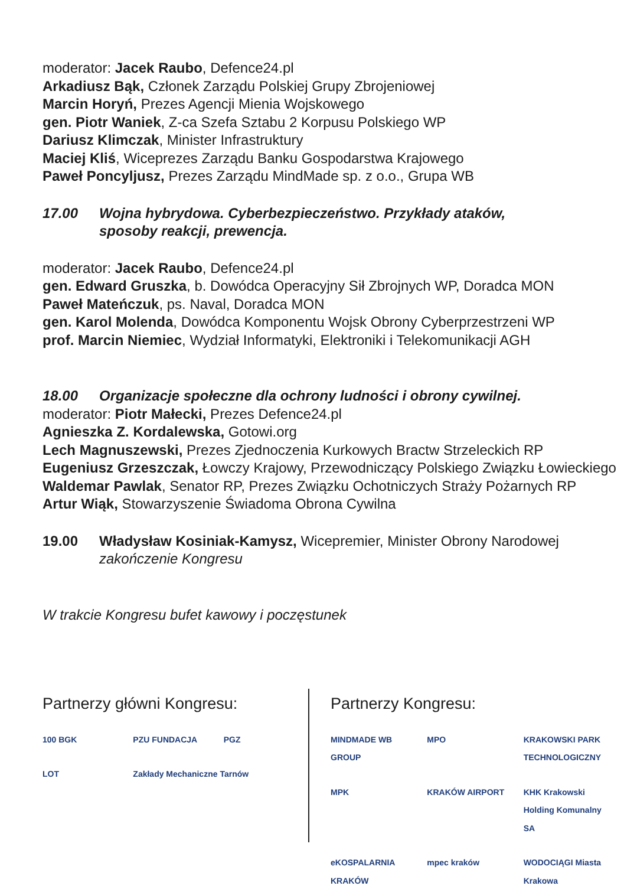moderator: Jacek Raubo, Defence24.pl
Arkadiusz Bąk, Członek Zarządu Polskiej Grupy Zbrojeniowej
Marcin Horyń, Prezes Agencji Mienia Wojskowego
gen. Piotr Waniek, Z-ca Szefa Sztabu 2 Korpusu Polskiego WP
Dariusz Klimczak, Minister Infrastruktury
Maciej Kliś, Wiceprezes Zarządu Banku Gospodarstwa Krajowego
Paweł Poncyljusz, Prezes Zarządu MindMade sp. z o.o., Grupa WB
17.00 Wojna hybrydowa. Cyberbezpieczeństwo. Przykłady ataków,
sposoby reakcji, prewencja.
moderator: Jacek Raubo, Defence24.pl
gen. Edward Gruszka, b. Dowódca Operacyjny Sił Zbrojnych WP, Doradca MON
Paweł Mateńczuk, ps. Naval, Doradca MON
gen. Karol Molenda, Dowódca Komponentu Wojsk Obrony Cyberprzestrzeni WP
prof. Marcin Niemiec, Wydział Informatyki, Elektroniki i Telekomunikacji AGH
18.00 Organizacje społeczne dla ochrony ludności i obrony cywilnej.
moderator: Piotr Małecki, Prezes Defence24.pl
Agnieszka Z. Kordalewska, Gotowi.org
Lech Magnuszewski, Prezes Zjednoczenia Kurkowych Bractw Strzeleckich RP
Eugeniusz Grzeszczak, Łowczy Krajowy, Przewodniczący Polskiego Związku Łowieckiego
Waldemar Pawlak, Senator RP, Prezes Związku Ochotniczych Straży Pożarnych RP
Artur Wiąk, Stowarzyszenie Świadoma Obrona Cywilna
19.00 Władysław Kosiniak-Kamysz, Wicepremier, Minister Obrony Narodowej
zakończenie Kongresu
W trakcie Kongresu bufet kawowy i poczęstunek
Partnerzy główni Kongresu:
100 BGK PZU FUNDACJA PGZ LOT Zakłady Mechaniczne Tarnów
Partnerzy Kongresu:
MINDMADE WB GROUP MPO KRAKOWSKI PARK TECHNOLOGICZNY MPK KRAKÓW AIRPORT KHK Krakowski Holding Komunalny SA eKOSPALARNIA KRAKÓW mpec kraków WODOCIĄGI Miasta Krakowa